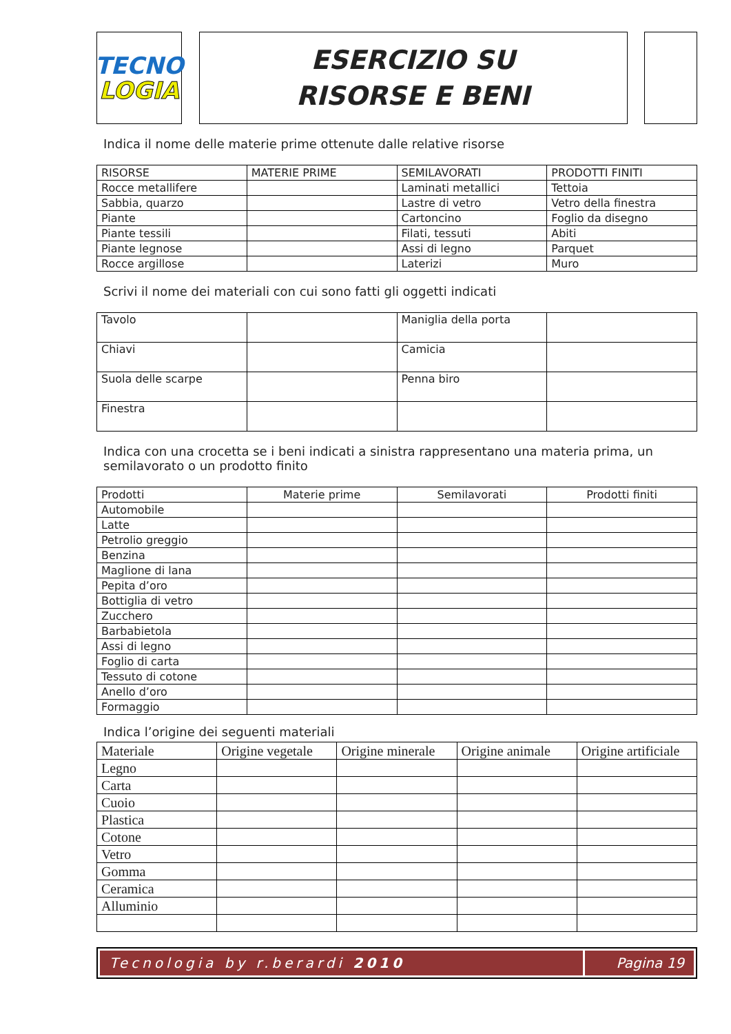TECNO
LOGIA
ESERCIZIO SU
RISORSE E BENI
Indica il nome delle materie prime ottenute dalle relative risorse
| RISORSE | MATERIE PRIME | SEMILAVORATI | PRODOTTI FINITI |
| --- | --- | --- | --- |
| Rocce metallifere | | Laminati metallici | Tettoia |
| Sabbia, quarzo | | Lastre di vetro | Vetro della finestra |
| Piante | | Cartoncino | Foglio da disegno |
| Piante tessili | | Filati, tessuti | Abiti |
| Piante legnose | | Assi di legno | Parquet |
| Rocce argillose | | Laterizi | Muro |
Scrivi il nome dei materiali con cui sono fatti gli oggetti indicati
| Tavolo | | Maniglia della porta | |
| Chiavi | | Camicia | |
| Suola delle scarpe | | Penna biro | |
| Finestra | | | |
Indica con una crocetta se i beni indicati a sinistra rappresentano una materia prima, un semilavorato o un prodotto finito
| Prodotti | Materie prime | Semilavorati | Prodotti finiti |
| --- | --- | --- | --- |
| Automobile | | | |
| Latte | | | |
| Petrolio greggio | | | |
| Benzina | | | |
| Maglione di lana | | | |
| Pepita d’oro | | | |
| Bottiglia di vetro | | | |
| Zucchero | | | |
| Barbabietola | | | |
| Assi di legno | | | |
| Foglio di carta | | | |
| Tessuto di cotone | | | |
| Anello d’oro | | | |
| Formaggio | | | |
Indica l’origine dei seguenti materiali
| Materiale | Origine vegetale | Origine minerale | Origine animale | Origine artificiale |
| --- | --- | --- | --- | --- |
| Legno | | | | |
| Carta | | | | |
| Cuoio | | | | |
| Plastica | | | | |
| Cotone | | | | |
| Vetro | | | | |
| Gomma | | | | |
| Ceramica | | | | |
| Alluminio | | | | |
Tecnologia by r.berardi 2010 Pagina 19